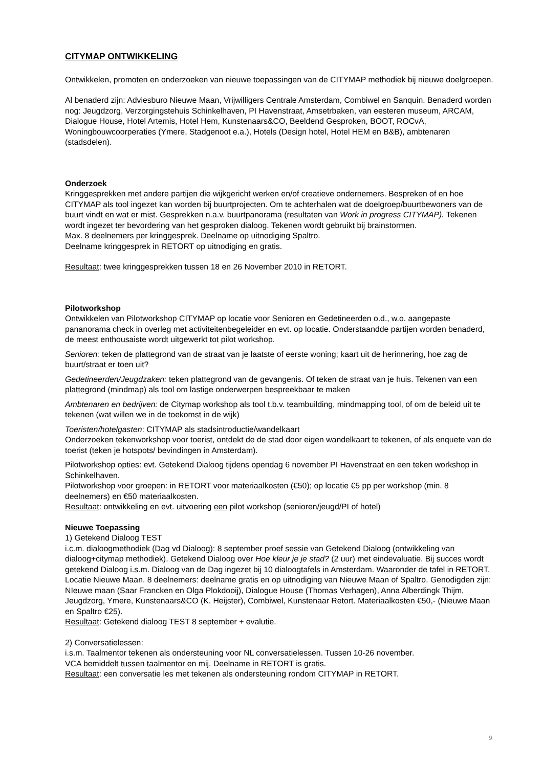CITYMAP ONTWIKKELING
Ontwikkelen, promoten en onderzoeken van nieuwe toepassingen van de CITYMAP methodiek bij nieuwe doelgroepen.
Al benaderd zijn: Adviesburo Nieuwe Maan, Vrijwilligers Centrale Amsterdam, Combiwel en Sanquin. Benaderd worden nog: Jeugdzorg, Verzorgingstehuis Schinkelhaven, PI Havenstraat, Amsetrbaken, van eesteren museum, ARCAM, Dialogue House, Hotel Artemis, Hotel Hem, Kunstenaars&CO, Beeldend Gesproken, BOOT, ROCvA, Woningbouwcoorperaties (Ymere, Stadgenoot e.a.), Hotels (Design hotel, Hotel HEM en B&B), ambtenaren (stadsdelen).
Onderzoek
Kringgesprekken met andere partijen die wijkgericht werken en/of creatieve ondernemers. Bespreken of en hoe CITYMAP als tool ingezet kan worden bij buurtprojecten. Om te achterhalen wat de doelgroep/buurtbewoners van de buurt vindt en wat er mist. Gesprekken n.a.v. buurtpanorama (resultaten van Work in progress CITYMAP). Tekenen wordt ingezet ter bevordering van het gesproken dialoog. Tekenen wordt gebruikt bij brainstormen.
Max. 8 deelnemers per kringgesprek. Deelname op uitnodiging Spaltro.
Deelname kringgesprek in RETORT op uitnodiging en gratis.
Resultaat: twee kringgesprekken tussen 18 en 26 November 2010 in RETORT.
Pilotworkshop
Ontwikkelen van Pilotworkshop CITYMAP op locatie voor Senioren en Gedetineerden o.d., w.o. aangepaste pananorama check in overleg met activiteitenbegeleider en evt. op locatie. Onderstaandde partijen worden benaderd, de meest enthousaiste wordt uitgewerkt tot pilot workshop.
Senioren: teken de plattegrond van de straat van je laatste of eerste woning; kaart uit de herinnering, hoe zag de buurt/straat er toen uit?
Gedetineerden/Jeugdzaken: teken plattegrond van de gevangenis. Of teken de straat van je huis. Tekenen van een plattegrond (mindmap) als tool om lastige onderwerpen bespreekbaar te maken
Ambtenaren en bedrijven: de Citymap workshop als tool t.b.v. teambuilding, mindmapping tool, of om de beleid uit te tekenen (wat willen we in de toekomst in de wijk)
Toeristen/hotelgasten: CITYMAP als stadsintroductie/wandelkaart
Onderzoeken tekenworkshop voor toerist, ontdekt de de stad door eigen wandelkaart te tekenen, of als enquete van de toerist (teken je hotspots/ bevindingen in Amsterdam).
Pilotworkshop opties: evt. Getekend Dialoog tijdens opendag 6 november PI Havenstraat en een teken workshop in Schinkelhaven.
Pilotworkshop voor groepen: in RETORT voor materiaalkosten (€50); op locatie €5 pp per workshop (min. 8 deelnemers) en €50 materiaalkosten.
Resultaat: ontwikkeling en evt. uitvoering een pilot workshop (senioren/jeugd/PI of hotel)
Nieuwe Toepassing
1) Getekend Dialoog TEST
i.c.m. dialoogmethodiek (Dag vd Dialoog): 8 september proef sessie van Getekend Dialoog (ontwikkeling van dialoog+citymap methodiek). Getekend Dialoog over Hoe kleur je je stad? (2 uur) met eindevaluatie. Bij succes wordt getekend Dialoog i.s.m. Dialoog van de Dag ingezet bij 10 dialoogtafels in Amsterdam. Waaronder de tafel in RETORT.
Locatie Nieuwe Maan. 8 deelnemers: deelname gratis en op uitnodiging van Nieuwe Maan of Spaltro. Genodigden zijn: NIeuwe maan (Saar Francken en Olga Plokdooij), Dialogue House (Thomas Verhagen), Anna Alberdingk Thijm, Jeugdzorg, Ymere, Kunstenaars&CO (K. Heijster), Combiwel, Kunstenaar Retort. Materiaalkosten €50,- (Nieuwe Maan en Spaltro €25).
Resultaat: Getekend dialoog TEST 8 september + evalutie.
2) Conversatielessen:
i.s.m. Taalmentor tekenen als ondersteuning voor NL conversatielessen. Tussen 10-26 november.
VCA bemiddelt tussen taalmentor en mij. Deelname in RETORT is gratis.
Resultaat: een conversatie les met tekenen als ondersteuning rondom CITYMAP in RETORT.
9